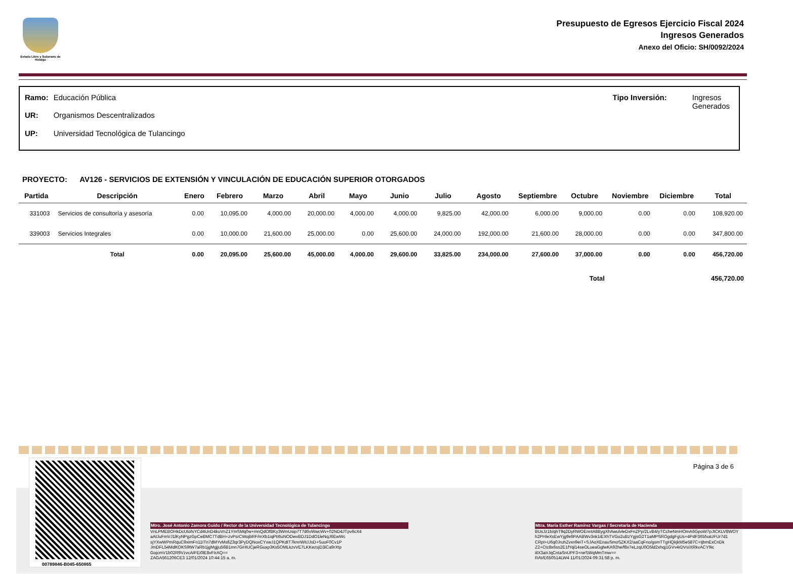Estado Libre y Soberano de Hidalgo
Presupuesto de Egresos Ejercicio Fiscal 2024
Ingresos Generados
Anexo del Oficio: SH/0092/2024
| Ramo: | Educación Pública |
| UR: | Organismos Descentralizados |
| UP: | Universidad Tecnológica de Tulancingo |
| Tipo Inversión: | Ingresos Generados |
PROYECTO: AV126 - SERVICIOS DE EXTENSIÓN Y VINCULACIÓN DE EDUCACIÓN SUPERIOR OTORGADOS
| Partida | Descripción | Enero | Febrero | Marzo | Abril | Mayo | Junio | Julio | Agosto | Septiembre | Octubre | Noviembre | Diciembre | Total |
| --- | --- | --- | --- | --- | --- | --- | --- | --- | --- | --- | --- | --- | --- | --- |
| 331003 | Servicios de consultoría y asesoría | 0.00 | 10,095.00 | 4,000.00 | 20,000.00 | 4,000.00 | 4,000.00 | 9,825.00 | 42,000.00 | 6,000.00 | 9,000.00 | 0.00 | 0.00 | 108,920.00 |
| 339003 | Servicios Integrales | 0.00 | 10,000.00 | 21,600.00 | 25,000.00 | 0.00 | 25,600.00 | 24,000.00 | 192,000.00 | 21,600.00 | 28,000.00 | 0.00 | 0.00 | 347,800.00 |
| | Total | 0.00 | 20,095.00 | 25,600.00 | 45,000.00 | 4,000.00 | 29,600.00 | 33,825.00 | 234,000.00 | 27,600.00 | 37,000.00 | 0.00 | 0.00 | 456,720.00 |
Total 456,720.00
Página 3 de 6
00789846-B045-650865
Mtro. José Antonio Zamora Guido / Rector de la Universidad Tecnológica de Tulancingo
VnLPMEBOHkDcUtofsYCd4UnD4kuVnZ1YmSMq0w+mnQdOfBKy3WmUsip7T7d6vWwcWv+02ND4JTpv6cX4
aAtJuFmVJ1lKyNPgzGpCeBMC7TdBH+zvPsrCWojbRF/mXb1iqPtI6uNODwvBDJ1DdO1leNqJ6EwWc
sjYXwWPmRquC9ximFn11ITn7dMYvMsfiZ3qr3PyDQNoxCYxwJ1QPKdIT7knnWitJJsD+SuoF0Cv1P
JmDFL54MdKOKS9tW7aRb1jgMgjju56B1mn7GHIUCjeRGuxp3Ks5OMLkzvVE7LKKezsjD3iCa9rXtp
GojcmV1b02R9VzvcAIFEi0lE8vFIrAQ==
ZAGA561206CE3 12/01/2024 10:44:15 a. m.
Mtra. María Esther Ramírez Vargas / Secretaria de Hacienda
BUsJz1b/qhT9q2DyRWOEnntA8BygXhAwulvleDxFnZPp/2LvB4/yTCcheNmHOmA6GpoW7pJtCKLV8WOY
h2PHleXsEwYjg9x6PAABWv3nk1iEXhTVGo2uBzYgjsG2T1aMPSROgdgFgUs+4PdF365fxaUFUr7d1
CRpt+U6q0JruhZvxn9eiT+SJAoXEnauSmoSZKX2/aaCqFno/gsmTTgHQkjkM5e587C+tjbmExCnDk
Z2+Ctc8x6ss2E1fYql14seOLueaGglwKA92he/f8x7eLzqU0O5ld2xhqj1GVv4rDVsIXRkvACY9ic
iilX3aIrJqCntaSnUPF3+neSWqMmTmw==
RAVE650514LW4 11/01/2024 09:31:58 p. m.